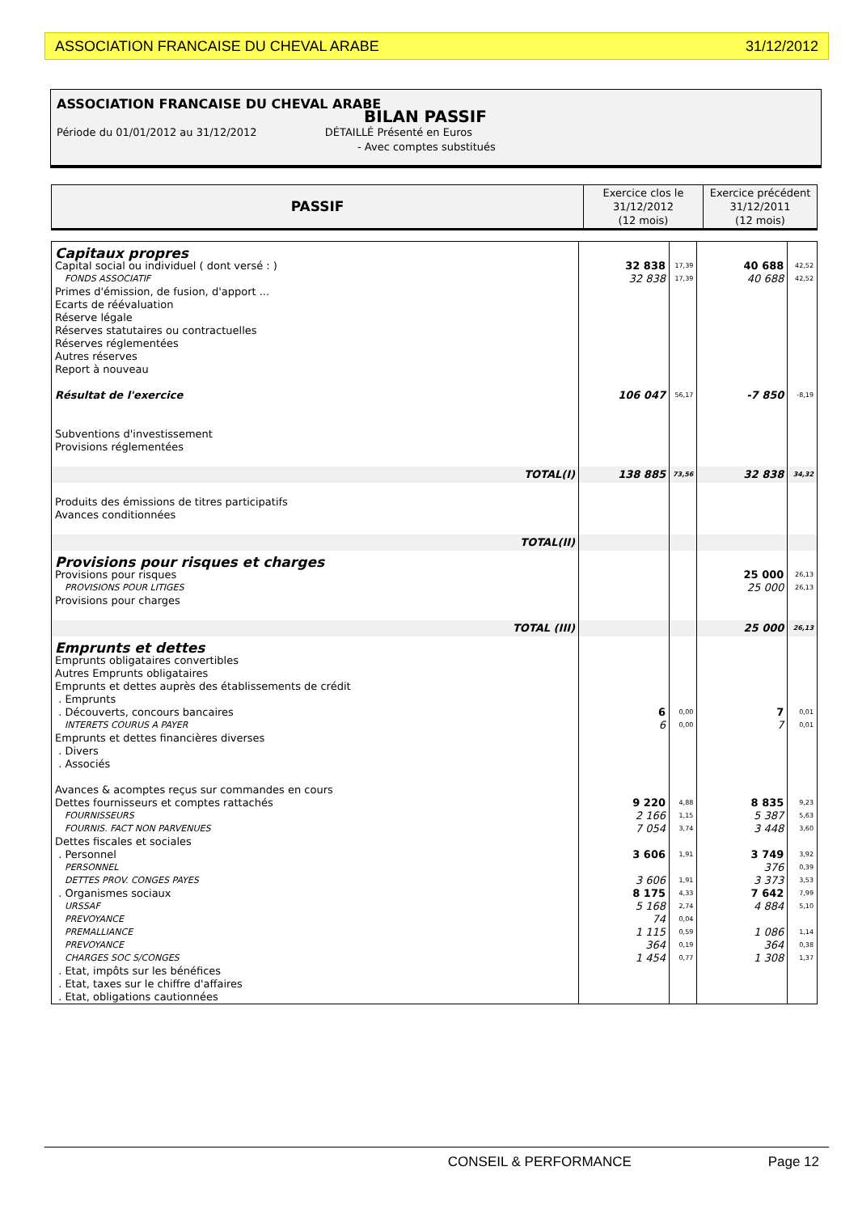ASSOCIATION FRANCAISE DU CHEVAL ARABE 31/12/2012
ASSOCIATION FRANCAISE DU CHEVAL ARABE
BILAN PASSIF
Période du 01/01/2012 au 31/12/2012 DÉTAILLÉ Présenté en Euros
- Avec comptes substitués
| PASSIF | Exercice clos le 31/12/2012 (12 mois) | Exercice précédent 31/12/2011 (12 mois) |
| Capitaux propres | | | | |
| Capital social ou individuel ( dont versé : ) | 32 838 | 17,39 | 40 688 | 42,52 |
| FONDS ASSOCIATIF | 32 838 | 17,39 | 40 688 | 42,52 |
| Primes d'émission, de fusion, d'apport ... Ecarts de réévaluation Réserve légale Réserves statutaires ou contractuelles Réserves réglementées Autres réserves Report à nouveau | | | | |
| Résultat de l'exercice | 106 047 | 56,17 | -7 850 | -8,19 |
| Subventions d'investissement Provisions réglementées | | | | |
| TOTAL(I) | 138 885 | 73,56 | 32 838 | 34,32 |
| Produits des émissions de titres participatifs Avances conditionnées | | | | |
| TOTAL(II) | | | | |
| Provisions pour risques et charges | | | | |
| Provisions pour risques | | | 25 000 | 26,13 |
| PROVISIONS POUR LITIGES | | | 25 000 | 26,13 |
| Provisions pour charges | | | | |
| TOTAL (III) | | | 25 000 | 26,13 |
| Emprunts et dettes | | | | |
| Emprunts obligataires convertibles Autres Emprunts obligataires Emprunts et dettes auprès des établissements de crédit . Emprunts | | | | |
| . Découverts, concours bancaires | 6 | 0,00 | 7 | 0,01 |
| INTERETS COURUS A PAYER | 6 | 0,00 | 7 | 0,01 |
| Emprunts et dettes financières diverses . Divers . Associés Avances & acomptes reçus sur commandes en cours | | | | |
| Dettes fournisseurs et comptes rattachés | 9 220 | 4,88 | 8 835 | 9,23 |
| FOURNISSEURS | 2 166 | 1,15 | 5 387 | 5,63 |
| FOURNIS. FACT NON PARVENUES | 7 054 | 3,74 | 3 448 | 3,60 |
| Dettes fiscales et sociales | | | | |
| . Personnel | 3 606 | 1,91 | 3 749 | 3,92 |
| PERSONNEL | | | 376 | 0,39 |
| DETTES PROV. CONGES PAYES | 3 606 | 1,91 | 3 373 | 3,53 |
| . Organismes sociaux | 8 175 | 4,33 | 7 642 | 7,99 |
| URSSAF | 5 168 | 2,74 | 4 884 | 5,10 |
| PREVOYANCE | 74 | 0,04 | | |
| PREMALLIANCE | 1 115 | 0,59 | 1 086 | 1,14 |
| PREVOYANCE | 364 | 0,19 | 364 | 0,38 |
| CHARGES SOC S/CONGES | 1 454 | 0,77 | 1 308 | 1,37 |
| . Etat, impôts sur les bénéfices . Etat, taxes sur le chiffre d'affaires . Etat, obligations cautionnées | | | | |
CONSEIL & PERFORMANCE Page 12